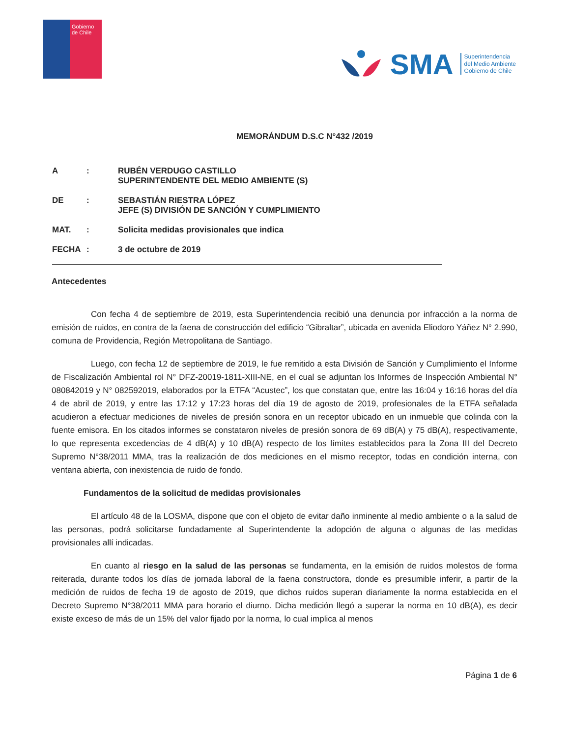Gobierno de Chile
SMA
Superintendencia
del Medio Ambiente
Gobierno de Chile
MEMORÁNDUM D.S.C N°432 /2019
A: RUBÉN VERDUGO CASTILLO
SUPERINTENDENTE DEL MEDIO AMBIENTE (S)
DE: SEBASTIÁN RIESTRA LÓPEZ
JEFE (S) DIVISIÓN DE SANCIÓN Y CUMPLIMIENTO
MAT.: Solicita medidas provisionales que indica
FECHA: 3 de octubre de 2019
Antecedentes
Con fecha 4 de septiembre de 2019, esta Superintendencia recibió una denuncia por infracción a la norma de emisión de ruidos, en contra de la faena de construcción del edificio “Gibraltar”, ubicada en avenida Eliodoro Yáñez N° 2.990, comuna de Providencia, Región Metropolitana de Santiago.
Luego, con fecha 12 de septiembre de 2019, le fue remitido a esta División de Sanción y Cumplimiento el Informe de Fiscalización Ambiental rol N° DFZ-20019-1811-XIII-NE, en el cual se adjuntan los Informes de Inspección Ambiental N° 080842019 y N° 082592019, elaborados por la ETFA “Acustec”, los que constatan que, entre las 16:04 y 16:16 horas del día 4 de abril de 2019, y entre las 17:12 y 17:23 horas del día 19 de agosto de 2019, profesionales de la ETFA señalada acudieron a efectuar mediciones de niveles de presión sonora en un receptor ubicado en un inmueble que colinda con la fuente emisora. En los citados informes se constataron niveles de presión sonora de 69 dB(A) y 75 dB(A), respectivamente, lo que representa excedencias de 4 dB(A) y 10 dB(A) respecto de los límites establecidos para la Zona III del Decreto Supremo N°38/2011 MMA, tras la realización de dos mediciones en el mismo receptor, todas en condición interna, con ventana abierta, con inexistencia de ruido de fondo.
Fundamentos de la solicitud de medidas provisionales
El artículo 48 de la LOSMA, dispone que con el objeto de evitar daño inminente al medio ambiente o a la salud de las personas, podrá solicitarse fundadamente al Superintendente la adopción de alguna o algunas de las medidas provisionales allí indicadas.
En cuanto al riesgo en la salud de las personas se fundamenta, en la emisión de ruidos molestos de forma reiterada, durante todos los días de jornada laboral de la faena constructora, donde es presumible inferir, a partir de la medición de ruidos de fecha 19 de agosto de 2019, que dichos ruidos superan diariamente la norma establecida en el Decreto Supremo N°38/2011 MMA para horario el diurno. Dicha medición llegó a superar la norma en 10 dB(A), es decir existe exceso de más de un 15% del valor fijado por la norma, lo cual implica al menos
Página 1 de 6